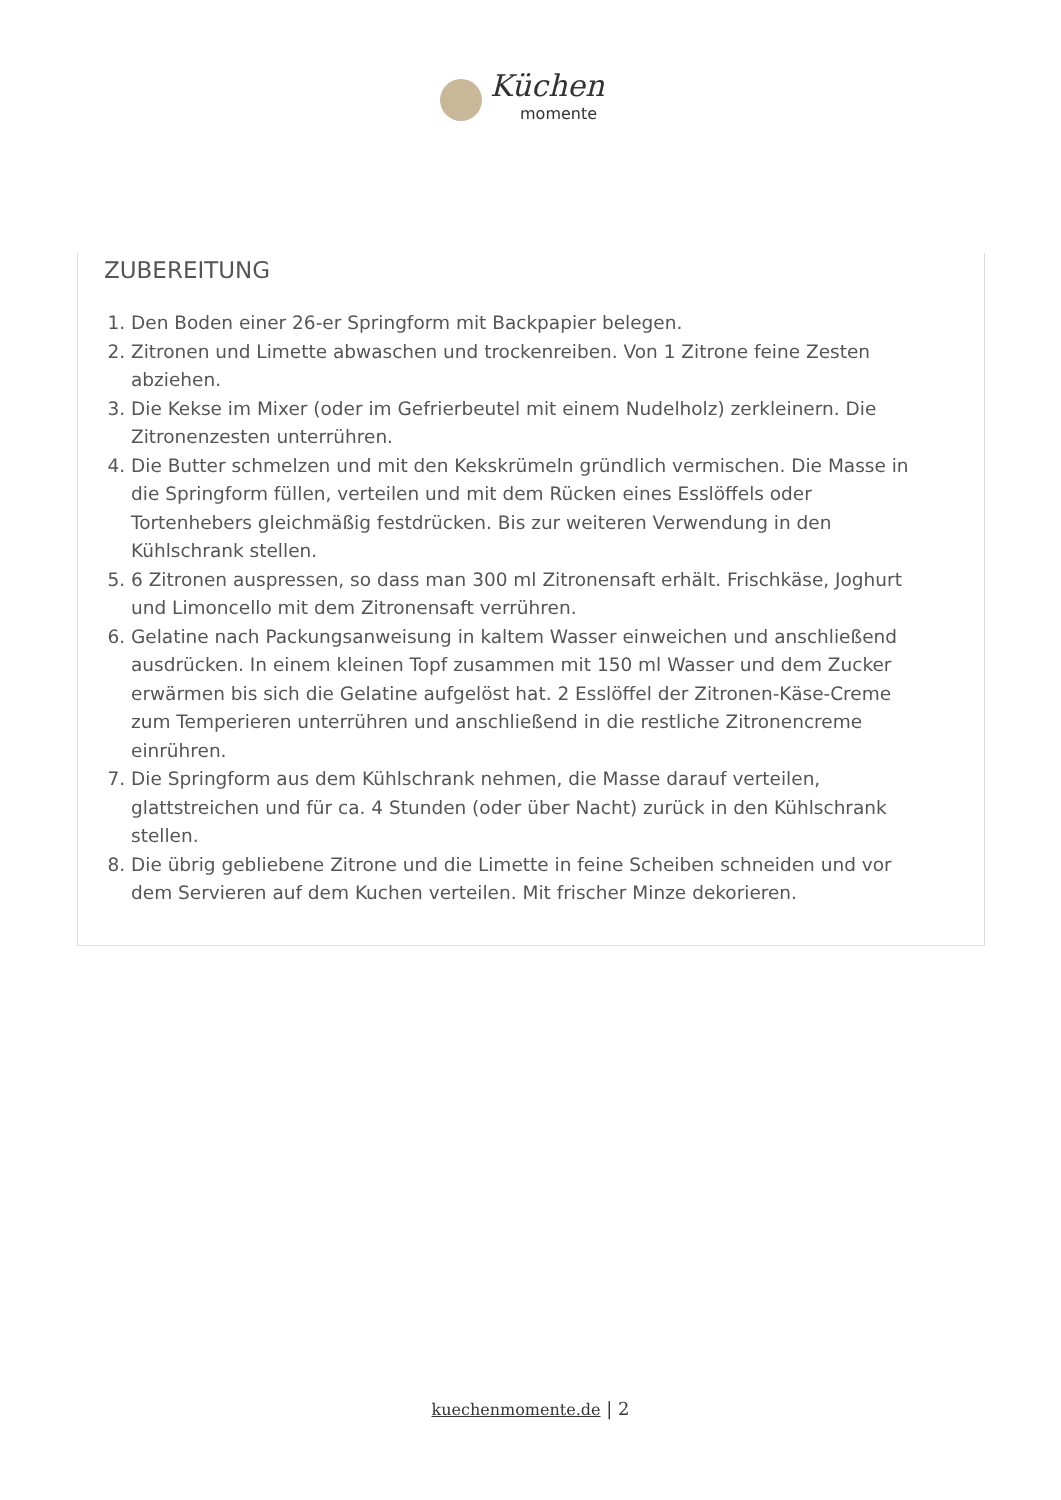Küchen
momente
ZUBEREITUNG
1. Den Boden einer 26-er Springform mit Backpapier belegen.
2. Zitronen und Limette abwaschen und trockenreiben. Von 1 Zitrone feine Zesten abziehen.
3. Die Kekse im Mixer (oder im Gefrierbeutel mit einem Nudelholz) zerkleinern. Die Zitronenzesten unterrühren.
4. Die Butter schmelzen und mit den Kekskrümeln gründlich vermischen. Die Masse in die Springform füllen, verteilen und mit dem Rücken eines Esslöffels oder Tortenhebers gleichmäßig festdrücken. Bis zur weiteren Verwendung in den Kühlschrank stellen.
5. 6 Zitronen auspressen, so dass man 300 ml Zitronensaft erhält. Frischkäse, Joghurt und Limoncello mit dem Zitronensaft verrühren.
6. Gelatine nach Packungsanweisung in kaltem Wasser einweichen und anschließend ausdrücken. In einem kleinen Topf zusammen mit 150 ml Wasser und dem Zucker erwärmen bis sich die Gelatine aufgelöst hat. 2 Esslöffel der Zitronen-Käse-Creme zum Temperieren unterrühren und anschließend in die restliche Zitronencreme einrühren.
7. Die Springform aus dem Kühlschrank nehmen, die Masse darauf verteilen, glattstreichen und für ca. 4 Stunden (oder über Nacht) zurück in den Kühlschrank stellen.
8. Die übrig gebliebene Zitrone und die Limette in feine Scheiben schneiden und vor dem Servieren auf dem Kuchen verteilen. Mit frischer Minze dekorieren.
kuechenmomente.de | 2